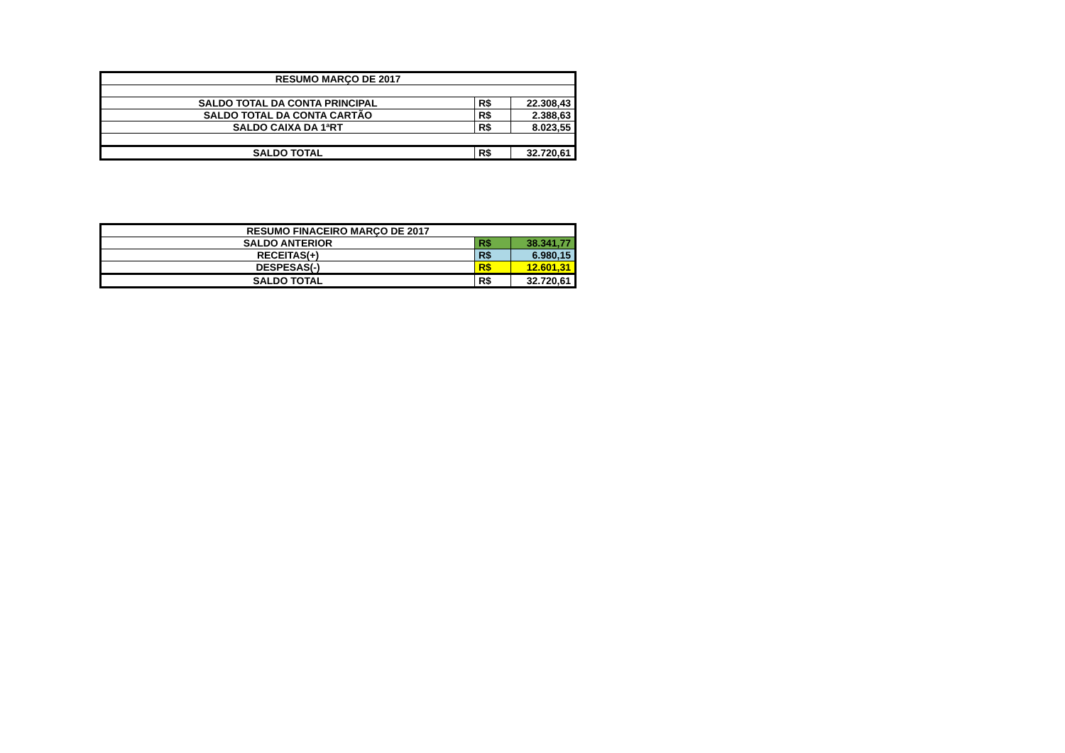| RESUMO MARÇO DE 2017 | | |
| --- | --- | --- |
| SALDO TOTAL DA CONTA PRINCIPAL | R$ | 22.308,43 |
| SALDO TOTAL DA CONTA CARTÃO | R$ | 2.388,63 |
| SALDO CAIXA DA 1ªRT | R$ | 8.023,55 |
| SALDO TOTAL | R$ | 32.720,61 |
| RESUMO FINACEIRO MARÇO DE 2017 | | |
| --- | --- | --- |
| SALDO ANTERIOR | R$ | 38.341,77 |
| RECEITAS(+) | R$ | 6.980,15 |
| DESPESAS(-) | R$ | 12.601,31 |
| SALDO TOTAL | R$ | 32.720,61 |